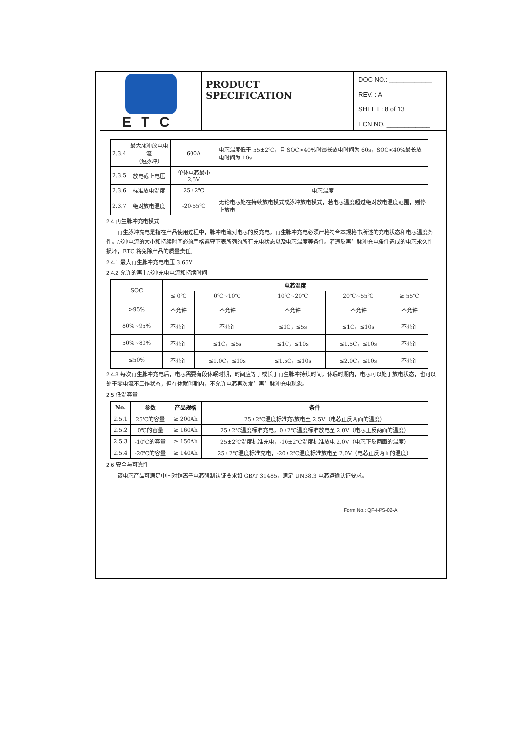ETC
PRODUCT SPECIFICATION
DOC NO.: ____________
REV. : A
SHEET : 8 of 13
ECN NO. ____________
| 2.3.4 | 最大脉冲放电电流 （短脉冲） | 600A | 电芯温度低于 55±2℃，且 SOC>40%时最长放电时间为 60s，SOC<40%最长放电时间为 10s |
| 2.3.5 | 放电截止电压 | 单体电芯最小 2.5V | |
| 2.3.6 | 标准放电温度 | 25±2℃ | 电芯温度 |
| 2.3.7 | 绝对放电温度 | -20-55℃ | 无论电芯处在持续放电模式或脉冲放电模式，若电芯温度超过绝对放电温度范围，则停止放电 |
2.4 再生脉冲充电模式
　　再生脉冲充电是指在产品使用过程中，脉冲电流对电芯的反充电。再生脉冲充电必须严格符合本规格书所述的充电状态和电芯温度条件。脉冲电流的大小和持续时间必须严格遵守下表所列的所有充电状态以及电芯温度等条件。若违反再生脉冲充电条件造成的电芯永久性损坏，ETC 将免除产品的质量责任。
2.4.1 最大再生脉冲充电电压 3.65V
2.4.2 允许的再生脉冲充电电流和持续时间
| SOC | 电芯温度 | | | | |
| | ≤ 0℃ | 0℃~10℃ | 10℃~20℃ | 20℃~55℃ | ≥ 55℃ |
| >95% | 不允许 | 不允许 | 不允许 | 不允许 | 不允许 |
| 80%~95% | 不允许 | 不允许 | ≤1C，≤5s | ≤1C，≤10s | 不允许 |
| 50%~80% | 不允许 | ≤1C，≤5s | ≤1C，≤10s | ≤1.5C，≤10s | 不允许 |
| ≤50% | 不允许 | ≤1.0C，≤10s | ≤1.5C，≤10s | ≤2.0C，≤10s | 不允许 |
2.4.3 每次再生脉冲充电后，电芯需要有段休眠时期，时间应等于或长于再生脉冲持续时间。休眠时期内，电芯可以处于放电状态，也可以处于零电流不工作状态，但在休眠时期内，不允许电芯再次发生再生脉冲充电现象。
2.5 低温容量
| No. | 参数 | 产品规格 | 条件 |
| --- | --- | --- | --- |
| 2.5.1 | 25℃的容量 | ≥ 200Ah | 25±2℃温度标准充\放电至 2.5V（电芯正反两面的温度） |
| 2.5.2 | 0℃的容量 | ≥ 160Ah | 25±2℃温度标准充电，0±2℃温度标准放电至 2.0V（电芯正反两面的温度） |
| 2.5.3 | -10℃的容量 | ≥ 150Ah | 25±2℃温度标准充电，-10±2℃温度标准放电 2.0V（电芯正反两面的温度） |
| 2.5.4 | -20℃的容量 | ≥ 140Ah | 25±2℃温度标准充电，-20±2℃温度标准放电至 2.0V（电芯正反两面的温度） |
2.6 安全与可靠性
　　该电芯产品可满足中国对锂离子电芯强制认证要求如 GB/T 31485，满足 UN38.3 电芯运输认证要求。
Form No.: QF-I-PS-02-A